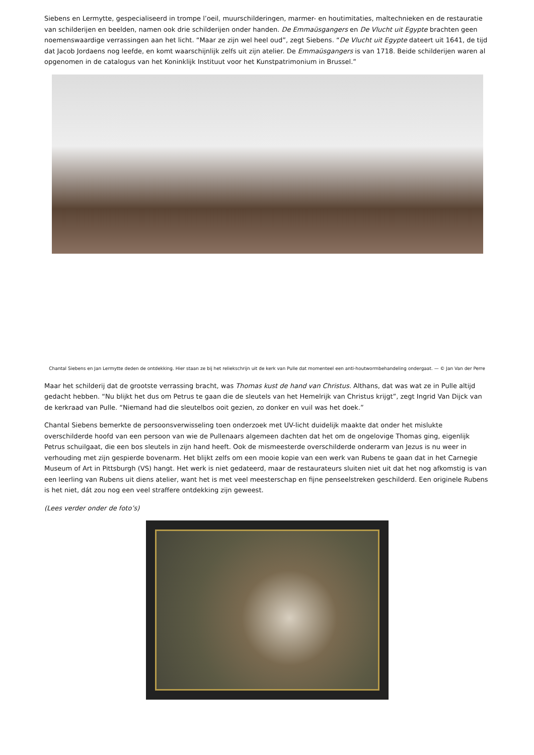Siebens en Lermytte, gespecialiseerd in trompe l’oeil, muurschilderingen, marmer- en houtimitaties, maltechnieken en de restauratie van schilderijen en beelden, namen ook drie schilderijen onder handen. De Emmaüsgangers en De Vlucht uit Egypte brachten geen noemenswaardige verrassingen aan het licht. “Maar ze zijn wel heel oud”, zegt Siebens. “De Vlucht uit Egypte dateert uit 1641, de tijd dat Jacob Jordaens nog leefde, en komt waarschijnlijk zelfs uit zijn atelier. De Emmaüsgangers is van 1718. Beide schilderijen waren al opgenomen in de catalogus van het Koninklijk Instituut voor het Kunstpatrimonium in Brussel.”
Chantal Siebens en Jan Lermytte deden de ontdekking. Hier staan ze bij het reliekschrijn uit de kerk van Pulle dat momenteel een anti-houtwormbehandeling ondergaat. — © Jan Van der Perre
Maar het schilderij dat de grootste verrassing bracht, was Thomas kust de hand van Christus. Althans, dat was wat ze in Pulle altijd gedacht hebben. “Nu blijkt het dus om Petrus te gaan die de sleutels van het Hemelrijk van Christus krijgt”, zegt Ingrid Van Dijck van de kerkraad van Pulle. “Niemand had die sleutelbos ooit gezien, zo donker en vuil was het doek.”
Chantal Siebens bemerkte de persoonsverwisseling toen onderzoek met UV-licht duidelijk maakte dat onder het mislukte overschilderde hoofd van een persoon van wie de Pullenaars algemeen dachten dat het om de ongelovige Thomas ging, eigenlijk Petrus schuilgaat, die een bos sleutels in zijn hand heeft. Ook de mismeesterde overschilderde onderarm van Jezus is nu weer in verhouding met zijn gespierde bovenarm. Het blijkt zelfs om een mooie kopie van een werk van Rubens te gaan dat in het Carnegie Museum of Art in Pittsburgh (VS) hangt. Het werk is niet gedateerd, maar de restaurateurs sluiten niet uit dat het nog afkomstig is van een leerling van Rubens uit diens atelier, want het is met veel meesterschap en fijne penseelstreken geschilderd. Een originele Rubens is het niet, dát zou nog een veel straffere ontdekking zijn geweest.
(Lees verder onder de foto’s)